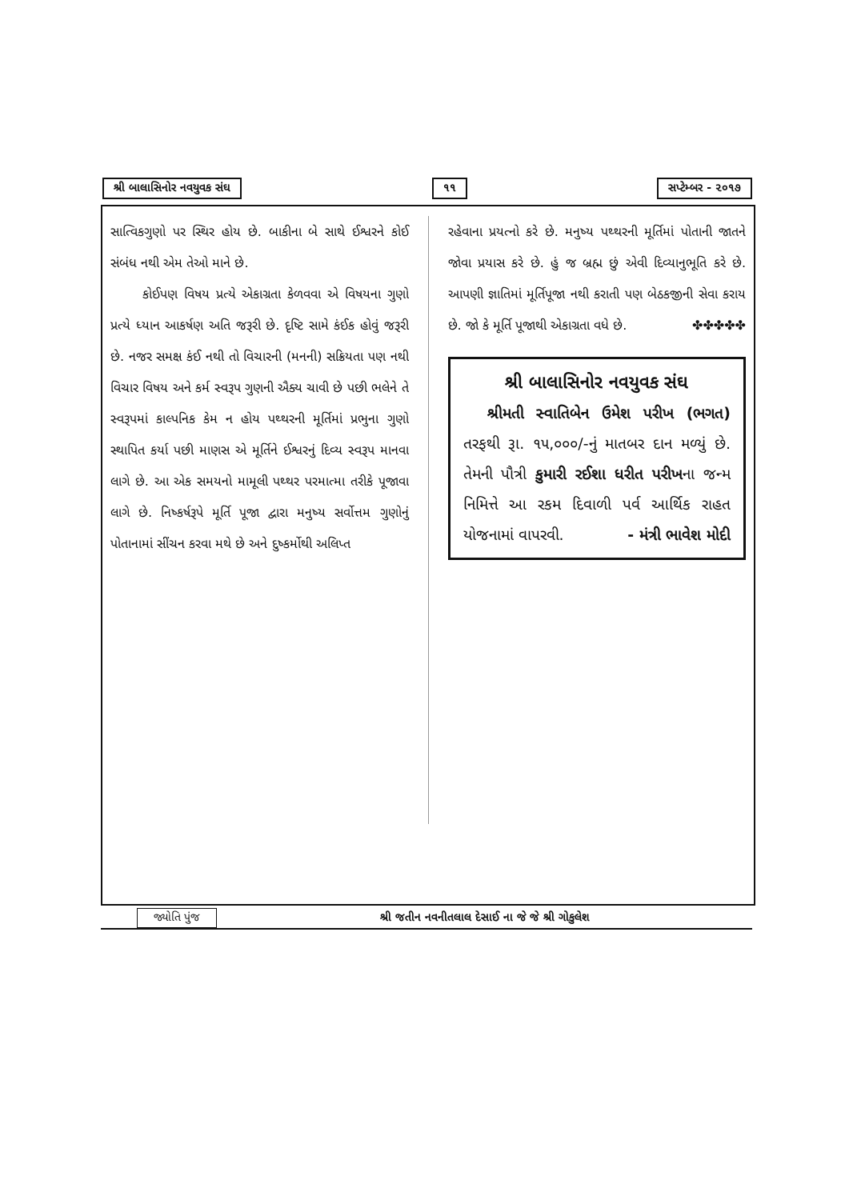શ્રી બાલાસિનોર નવયુવક સંઘ ૧૧ સપ્ટેમ્બર - ૨૦૧૭
સાત્વિકગુણો પર સ્થિર હોય છે. બાકીના બે સાથે ઈશ્વરને કોઈ સંબંધ નથી એમ તેઓ માને છે.
કોઈપણ વિષય પ્રત્યે એકાગ્રતા કેળવવા એ વિષયના ગુણો પ્રત્યે ધ્યાન આકર્ષણ અતિ જરૂરી છે. દૃષ્ટિ સામે કંઈક હોવું જરૂરી છે. નજર સમક્ષ કંઈ નથી તો વિચારની (મનની) સક્રિયતા પણ નથી વિચાર વિષય અને કર્મ સ્વરૂપ ગુણની ઐક્ય ચાવી છે પછી ભલેને તે સ્વરૂપમાં કાલ્પનિક કેમ ન હોય પથ્થરની મૂર્તિમાં પ્રભુના ગુણો સ્થાપિત કર્યા પછી માણસ એ મૂર્તિને ઈશ્વરનું દિવ્ય સ્વરૂપ માનવા લાગે છે. આ એક સમયનો મામૂલી પથ્થર પરમાત્મા તરીકે પૂજાવા લાગે છે. નિષ્કર્ષરૂપે મૂર્તિ પૂજા દ્વારા મનુષ્ય સર્વોત્તમ ગુણોનું પોતાનામાં સીંચન કરવા મથે છે અને દુષ્કર્મોથી અલિપ્ત
રહેવાના પ્રયત્નો કરે છે. મનુષ્ય પથ્થરની મૂર્તિમાં પોતાની જાતને જોવા પ્રયાસ કરે છે. હું જ બ્રહ્મ છું એવી દિવ્યાનુભૂતિ કરે છે. આપણી જ્ઞાતિમાં મૂર્તિપૂજા નથી કરાતી પણ બેઠકજીની સેવા કરાય છે. જો કે મૂર્તિ પૂજાથી એકાગ્રતા વધે છે. ✤✤✤✤✤
શ્રી બાલાસિનોર નવયુવક સંઘ
શ્રીમતી સ્વાતિબેન ઉમેશ પરીખ (ભગત) તરફથી રૂા. ૧૫,૦૦૦/-નું માતબર દાન મળ્યું છે. તેમની પૌત્રી કુમારી રઈશા ધરીત પરીખના જન્મ નિમિત્તે આ રકમ દિવાળી પર્વ આર્થિક રાહત યોજનામાં વાપરવી. - મંત્રી ભાવેશ મોદી
જ્યોતિ પુંજ શ્રી જતીન નવનીતલાલ દેસાઈ ના જે જે શ્રી ગોકુલેશ